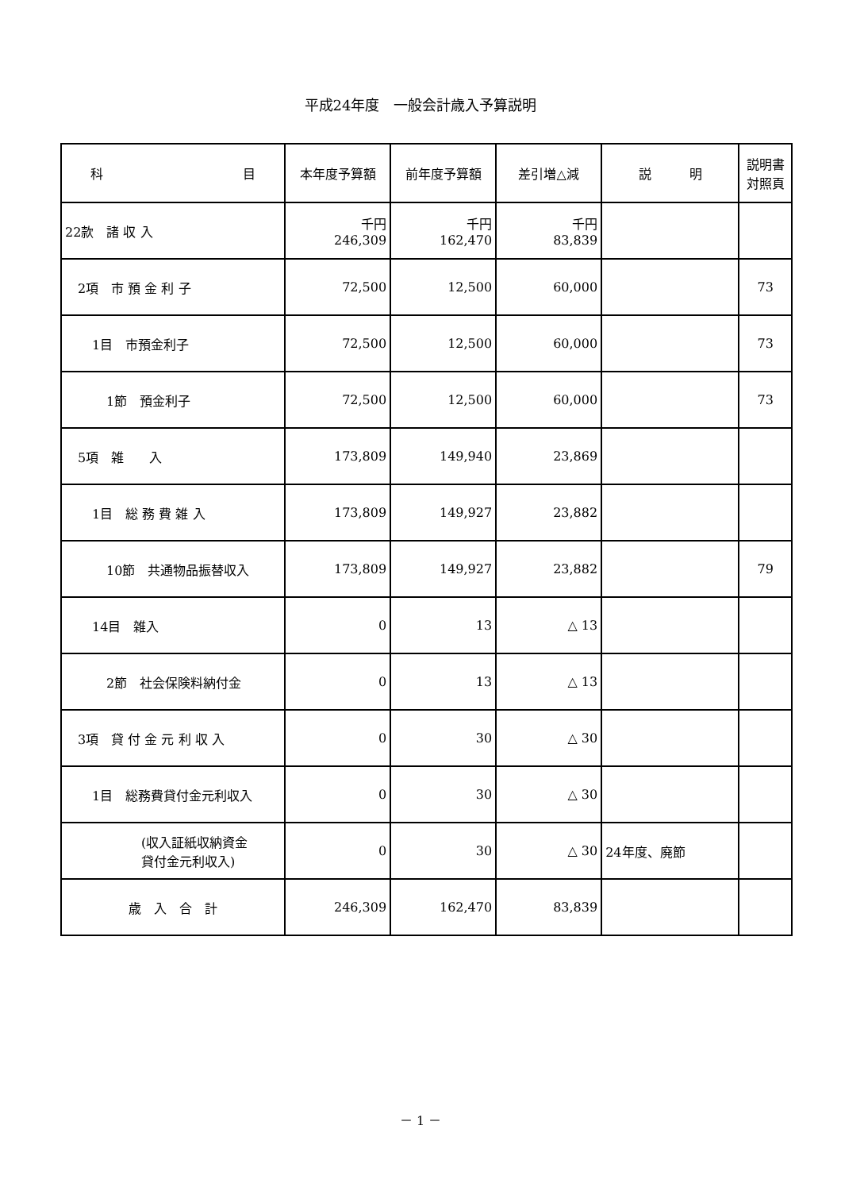平成24年度　一般会計歳入予算説明
| 科 目 | 本年度予算額 | 前年度予算額 | 差引増△減 | 説 明 | 説明書 対照頁 |
| --- | --- | --- | --- | --- | --- |
| 22款 諸 収 入 | 千円 246,309 | 千円 162,470 | 千円 83,839 | | |
| 2項 市 預 金 利 子 | 72,500 | 12,500 | 60,000 | | 73 |
| 1目 市預金利子 | 72,500 | 12,500 | 60,000 | | 73 |
| 1節 預金利子 | 72,500 | 12,500 | 60,000 | | 73 |
| 5項 雑 入 | 173,809 | 149,940 | 23,869 | | |
| 1目 総 務 費 雑 入 | 173,809 | 149,927 | 23,882 | | |
| 10節 共通物品振替収入 | 173,809 | 149,927 | 23,882 | | 79 |
| 14目 雑入 | 0 | 13 | △ 13 | | |
| 2節 社会保険料納付金 | 0 | 13 | △ 13 | | |
| 3項 貸 付 金 元 利 収 入 | 0 | 30 | △ 30 | | |
| 1目 総務費貸付金元利収入 | 0 | 30 | △ 30 | | |
| (収入証紙収納資金 貸付金元利収入) | 0 | 30 | △ 30 | 24年度、廃節 | |
| 歳 入 合 計 | 246,309 | 162,470 | 83,839 | | |
－ 1 －